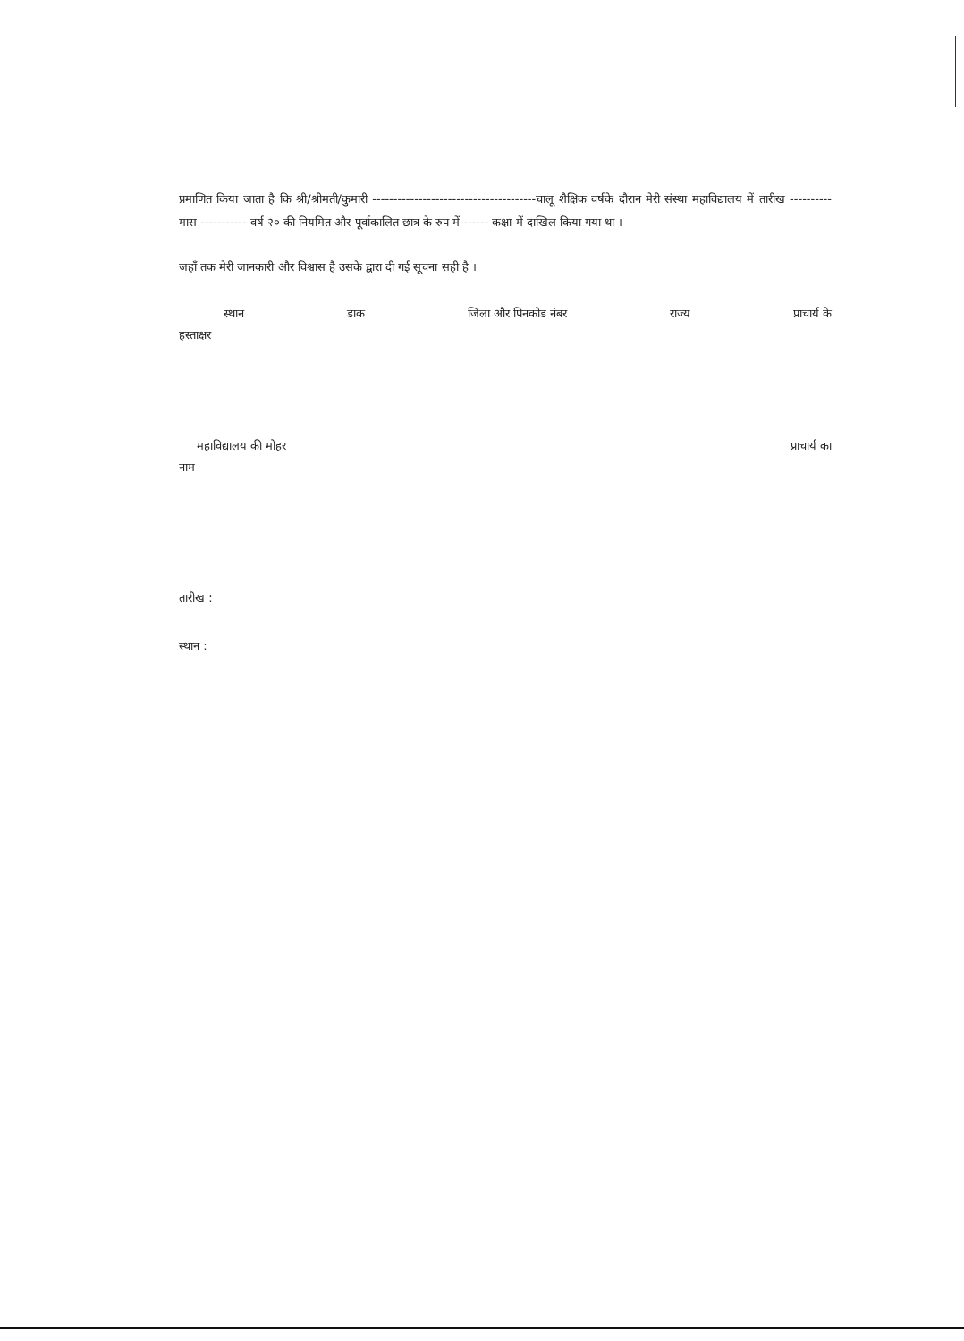प्रमाणित किया जाता है कि श्री/श्रीमती/कुमारी ---------------------------------------चालू शैक्षिक वर्षके दौरान मेरी संस्था महाविद्यालय में तारीख ---------- मास ----------- वर्ष २० की नियमित और पूर्वाकालित छात्र के रुप में ------ कक्षा में दाखिल किया गया था ।
जहाँ तक मेरी जानकारी और विश्वास है उसके द्वारा दी गई सूचना सही है ।
स्थान डाक जिला और पिनकोड नंबर राज्य प्राचार्य के
हस्ताक्षर
महाविद्यालय की मोहर प्राचार्य का
नाम
तारीख :
स्थान :